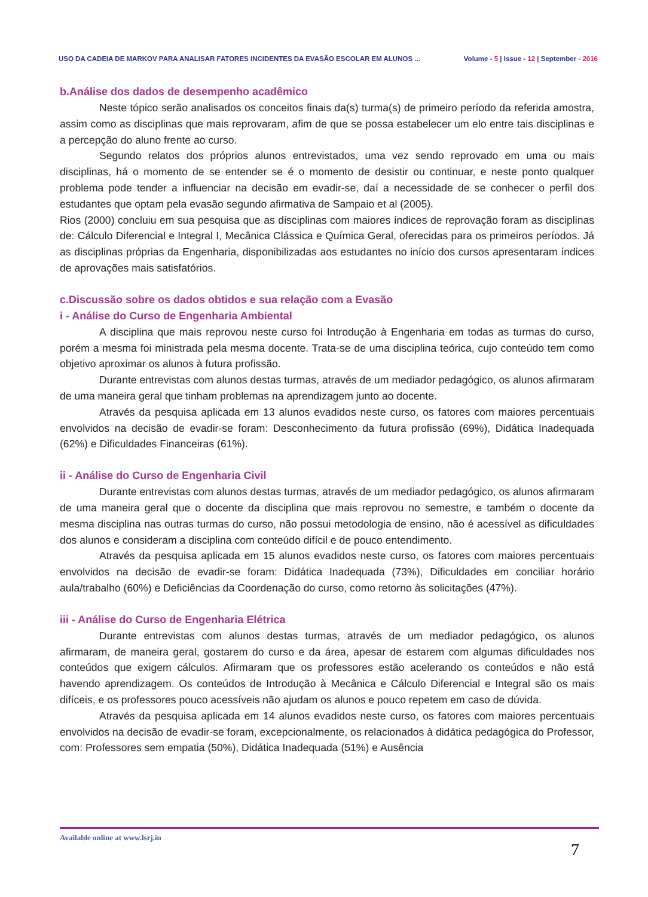USO DA CADEIA DE MARKOV PARA ANALISAR FATORES INCIDENTES DA EVASÃO ESCOLAR EM ALUNOS ...
Volume - 5 | Issue - 12 | September - 2016
b.Análise dos dados de desempenho acadêmico
Neste tópico serão analisados os conceitos finais da(s) turma(s) de primeiro período da referida amostra, assim como as disciplinas que mais reprovaram, afim de que se possa estabelecer um elo entre tais disciplinas e a percepção do aluno frente ao curso.
Segundo relatos dos próprios alunos entrevistados, uma vez sendo reprovado em uma ou mais disciplinas, há o momento de se entender se é o momento de desistir ou continuar, e neste ponto qualquer problema pode tender a influenciar na decisão em evadir-se, daí a necessidade de se conhecer o perfil dos estudantes que optam pela evasão segundo afirmativa de Sampaio et al (2005).
Rios (2000) concluiu em sua pesquisa que as disciplinas com maiores índices de reprovação foram as disciplinas de: Cálculo Diferencial e Integral I, Mecânica Clássica e Química Geral, oferecidas para os primeiros períodos. Já as disciplinas próprias da Engenharia, disponibilizadas aos estudantes no início dos cursos apresentaram índices de aprovações mais satisfatórios.
c.Discussão sobre os dados obtidos e sua relação com a Evasão
i - Análise do Curso de Engenharia Ambiental
A disciplina que mais reprovou neste curso foi Introdução à Engenharia em todas as turmas do curso, porém a mesma foi ministrada pela mesma docente. Trata-se de uma disciplina teórica, cujo conteúdo tem como objetivo aproximar os alunos à futura profissão.
Durante entrevistas com alunos destas turmas, através de um mediador pedagógico, os alunos afirmaram de uma maneira geral que tinham problemas na aprendizagem junto ao docente.
Através da pesquisa aplicada em 13 alunos evadidos neste curso, os fatores com maiores percentuais envolvidos na decisão de evadir-se foram: Desconhecimento da futura profissão (69%), Didática Inadequada (62%) e Dificuldades Financeiras (61%).
ii - Análise do Curso de Engenharia Civil
Durante entrevistas com alunos destas turmas, através de um mediador pedagógico, os alunos afirmaram de uma maneira geral que o docente da disciplina que mais reprovou no semestre, e também o docente da mesma disciplina nas outras turmas do curso, não possui metodologia de ensino, não é acessível as dificuldades dos alunos e consideram a disciplina com conteúdo difícil e de pouco entendimento.
Através da pesquisa aplicada em 15 alunos evadidos neste curso, os fatores com maiores percentuais envolvidos na decisão de evadir-se foram: Didática Inadequada (73%), Dificuldades em conciliar horário aula/trabalho (60%) e Deficiências da Coordenação do curso, como retorno às solicitações (47%).
iii - Análise do Curso de Engenharia Elétrica
Durante entrevistas com alunos destas turmas, através de um mediador pedagógico, os alunos afirmaram, de maneira geral, gostarem do curso e da área, apesar de estarem com algumas dificuldades nos conteúdos que exigem cálculos. Afirmaram que os professores estão acelerando os conteúdos e não está havendo aprendizagem. Os conteúdos de Introdução à Mecânica e Cálculo Diferencial e Integral são os mais difíceis, e os professores pouco acessíveis não ajudam os alunos e pouco repetem em caso de dúvida.
Através da pesquisa aplicada em 14 alunos evadidos neste curso, os fatores com maiores percentuais envolvidos na decisão de evadir-se foram, excepcionalmente, os relacionados à didática pedagógica do Professor, com: Professores sem empatia (50%), Didática Inadequada (51%) e Ausência
Available online at www.lsrj.in
7